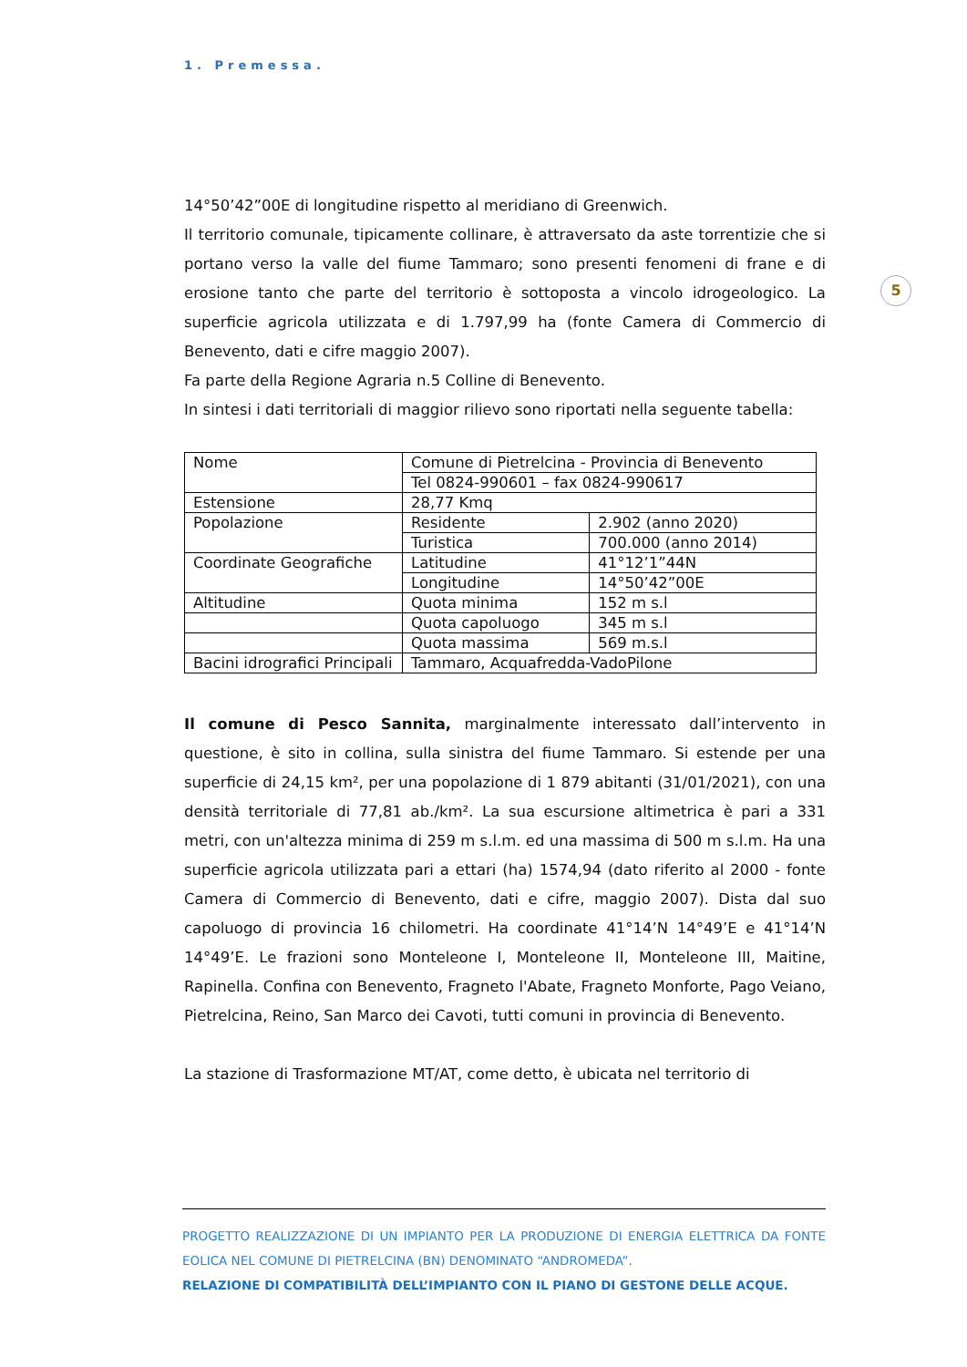1. Premessa.
5
14°50’42”00E di longitudine rispetto al meridiano di Greenwich.
Il territorio comunale, tipicamente collinare, è attraversato da aste torrentizie che si portano verso la valle del fiume Tammaro; sono presenti fenomeni di frane e di erosione tanto che parte del territorio è sottoposta a vincolo idrogeologico. La superficie agricola utilizzata e di 1.797,99 ha (fonte Camera di Commercio di Benevento, dati e cifre maggio 2007).
Fa parte della Regione Agraria n.5 Colline di Benevento.
In sintesi i dati territoriali di maggior rilievo sono riportati nella seguente tabella:
| Nome | Comune di Pietrelcina - Provincia di Benevento | |
| | Tel 0824-990601 – fax 0824-990617 | |
| Estensione | 28,77 Kmq | |
| Popolazione | Residente | 2.902 (anno 2020) |
| | Turistica | 700.000 (anno 2014) |
| Coordinate Geografiche | Latitudine | 41°12’1”44N |
| | Longitudine | 14°50’42”00E |
| Altitudine | Quota minima | 152 m s.l |
| | Quota capoluogo | 345 m s.l |
| | Quota massima | 569 m.s.l |
| Bacini idrografici Principali | Tammaro, Acquafredda-VadoPilone | |
Il comune di Pesco Sannita, marginalmente interessato dall’intervento in questione, è sito in collina, sulla sinistra del fiume Tammaro. Si estende per una superficie di 24,15 km², per una popolazione di 1 879 abitanti (31/01/2021), con una densità territoriale di 77,81 ab./km². La sua escursione altimetrica è pari a 331 metri, con un'altezza minima di 259 m s.l.m. ed una massima di 500 m s.l.m. Ha una superficie agricola utilizzata pari a ettari (ha) 1574,94 (dato riferito al 2000 - fonte Camera di Commercio di Benevento, dati e cifre, maggio 2007). Dista dal suo capoluogo di provincia 16 chilometri. Ha coordinate 41°14’N 14°49’E e 41°14’N 14°49’E. Le frazioni sono Monteleone I, Monteleone II, Monteleone III, Maitine, Rapinella. Confina con Benevento, Fragneto l'Abate, Fragneto Monforte, Pago Veiano, Pietrelcina, Reino, San Marco dei Cavoti, tutti comuni in provincia di Benevento.
La stazione di Trasformazione MT/AT, come detto, è ubicata nel territorio di
PROGETTO REALIZZAZIONE DI UN IMPIANTO PER LA PRODUZIONE DI ENERGIA ELETTRICA DA FONTE EOLICA NEL COMUNE DI PIETRELCINA (BN) DENOMINATO “ANDROMEDA”.
RELAZIONE DI COMPATIBILITÀ DELL’IMPIANTO CON IL PIANO DI GESTONE DELLE ACQUE.